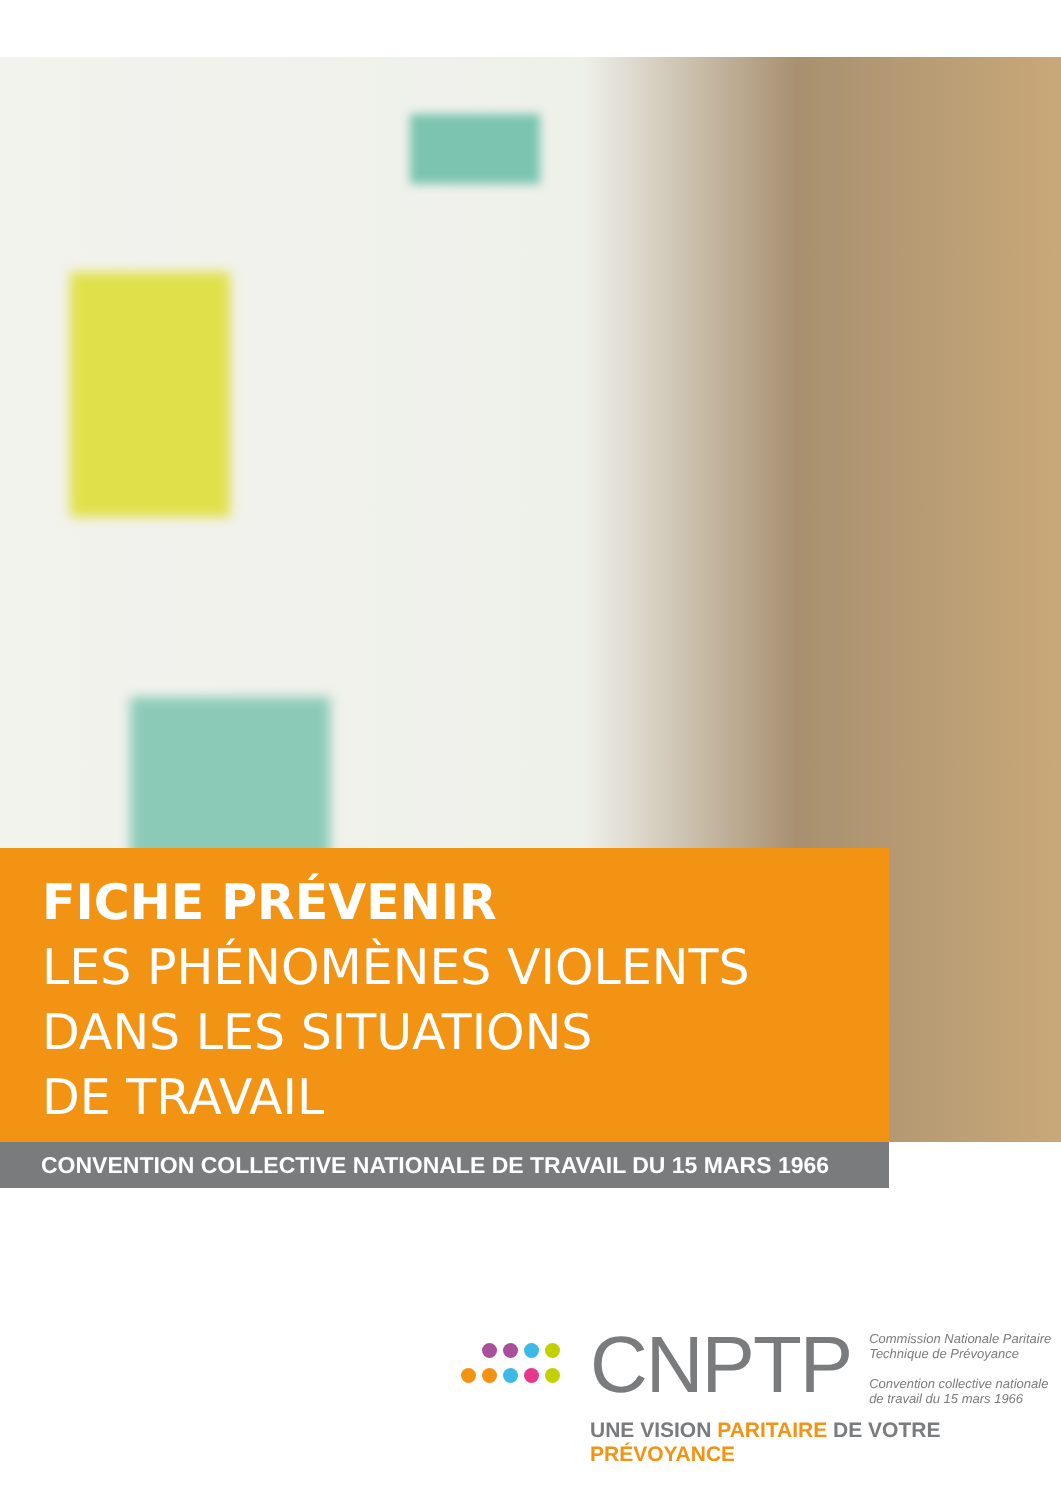FICHE PRÉVENIR
LES PHÉNOMÈNES VIOLENTS
DANS LES SITUATIONS
DE TRAVAIL
CONVENTION COLLECTIVE NATIONALE DE TRAVAIL DU 15 MARS 1966
CNPTP Commission Nationale Paritaire
Technique de Prévoyance
Convention collective nationale
de travail du 15 mars 1966
UNE VISION PARITAIRE DE VOTRE PRÉVOYANCE